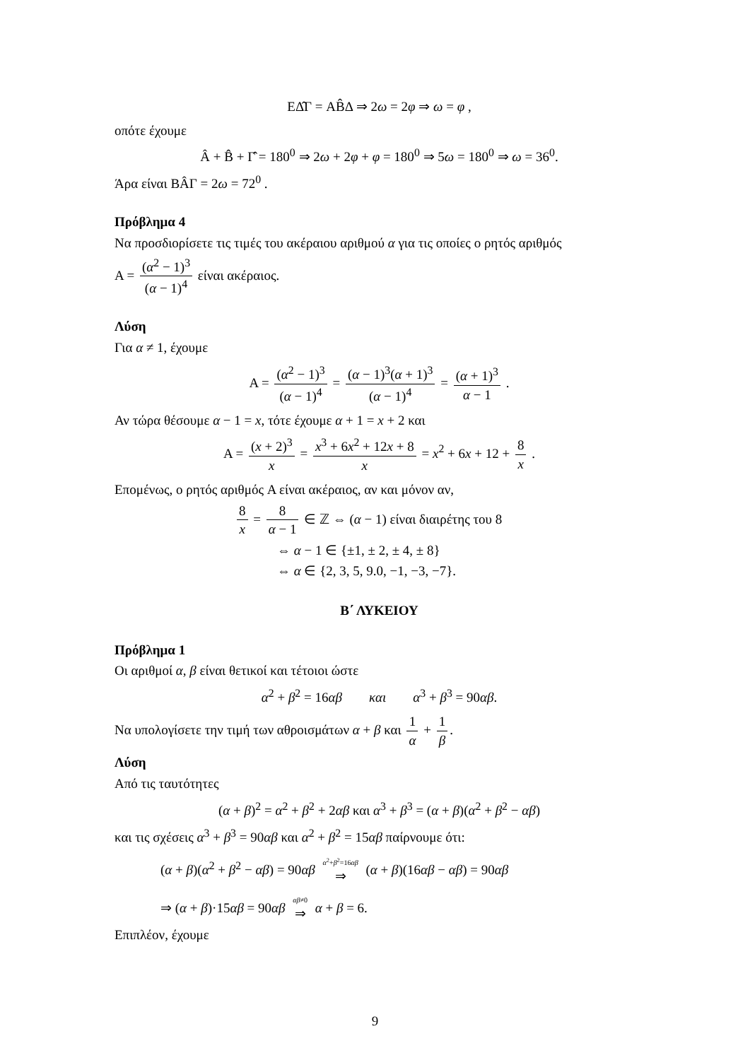EΔ̂Γ = AB̂Δ ⇒ 2ω = 2φ ⇒ ω = φ ,
οπότε έχουμε
Â + B̂ + Γ̂ = 180<sup>0</sup> ⇒ 2ω + 2φ + φ = 180<sup>0</sup> ⇒ 5ω = 180<sup>0</sup> ⇒ ω = 36<sup>0</sup>.
Άρα είναι BÂΓ = 2ω = 72<sup>0</sup> .
Πρόβλημα 4
Να προσδιορίσετε τις τιμές του ακέραιου αριθμού α για τις οποίες ο ρητός αριθμός
A = (α<sup>2</sup> − 1)<sup>3</sup> (α − 1)<sup>4</sup> είναι ακέραιος.
Λύση
Για α ≠ 1, έχουμε
A = (α<sup>2</sup> − 1)<sup>3</sup> (α − 1)<sup>4</sup> = (α − 1)<sup>3</sup>(α + 1)<sup>3</sup> (α − 1)<sup>4</sup> = (α + 1)<sup>3</sup> α − 1 .
Αν τώρα θέσουμε α − 1 = x, τότε έχουμε α + 1 = x + 2 και
A = (x + 2)<sup>3</sup> x = x<sup>3</sup> + 6x<sup>2</sup> + 12x + 8 x = x<sup>2</sup> + 6x + 12 + 8 x .
Επομένως, ο ρητός αριθμός A είναι ακέραιος, αν και μόνον αν,
8 x = 8 α − 1 ∈ ℤ ⇔ (α − 1) είναι διαιρέτης του 8
⇔ α − 1 ∈ {±1, ± 2, ± 4, ± 8}
⇔ α ∈ {2, 3, 5, 9.0, −1, −3, −7}.
Β΄ ΛΥΚΕΙΟΥ
Πρόβλημα 1
Οι αριθμοί α, β είναι θετικοί και τέτοιοι ώστε
α<sup>2</sup> + β<sup>2</sup> = 16αβ και α<sup>3</sup> + β<sup>3</sup> = 90αβ.
Να υπολογίσετε την τιμή των αθροισμάτων α + β και 1 α + 1 β.
Λύση
Από τις ταυτότητες
(α + β)<sup>2</sup> = α<sup>2</sup> + β<sup>2</sup> + 2αβ και α<sup>3</sup> + β<sup>3</sup> = (α + β)(α<sup>2</sup> + β<sup>2</sup> − αβ)
και τις σχέσεις α<sup>3</sup> + β<sup>3</sup> = 90αβ και α<sup>2</sup> + β<sup>2</sup> = 15αβ παίρνουμε ότι:
(α + β)(α<sup>2</sup> + β<sup>2</sup> − αβ) = 90αβ α<sup>2</sup>+β<sup>2</sup>=16αβ ⇒ (α + β)(16αβ − αβ) = 90αβ
⇒ (α + β)·15αβ = 90αβ αβ≠0 ⇒ α + β = 6.
Επιπλέον, έχουμε
9